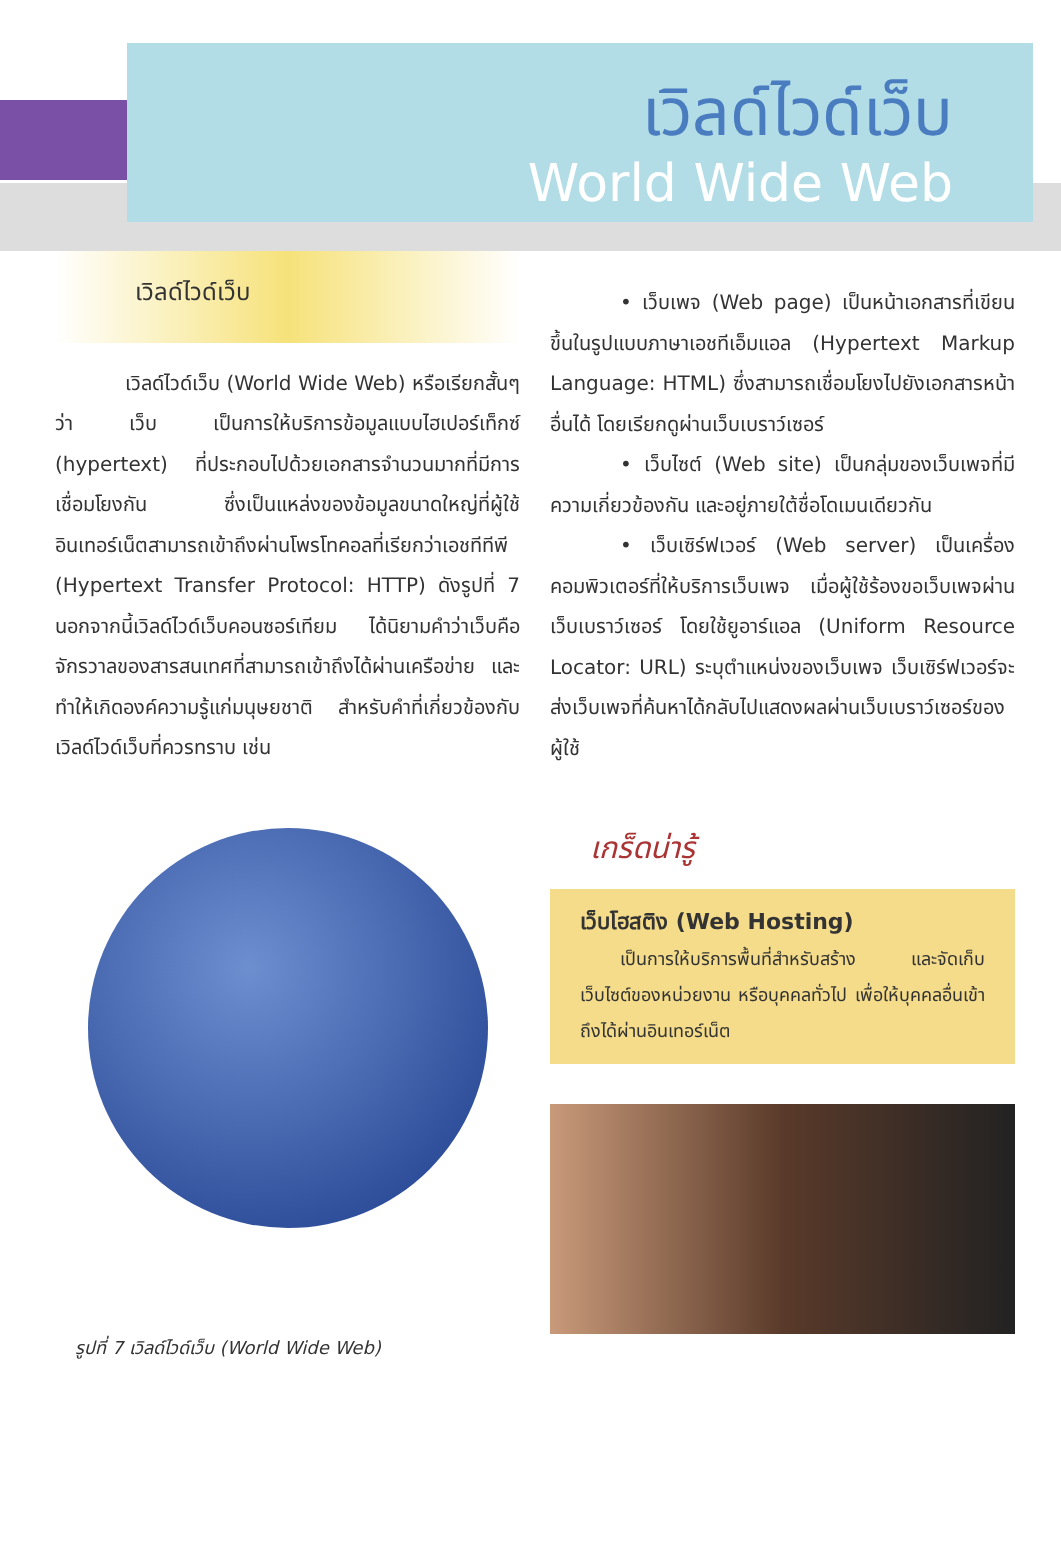เวิลด์ไวด์เว็บ
World Wide Web
เวิลด์ไวด์เว็บ
เวิลด์ไวด์เว็บ (World Wide Web) หรือเรียกสั้นๆ ว่า เว็บ เป็นการให้บริการข้อมูลแบบไฮเปอร์เท็กซ์ (hypertext) ที่ประกอบไปด้วยเอกสารจำนวนมากที่มีการเชื่อมโยงกัน ซึ่งเป็นแหล่งของข้อมูลขนาดใหญ่ที่ผู้ใช้อินเทอร์เน็ตสามารถเข้าถึงผ่านโพรโทคอลที่เรียกว่าเอชทีทีพี (Hypertext Transfer Protocol: HTTP) ดังรูปที่ 7 นอกจากนี้เวิลด์ไวด์เว็บคอนซอร์เทียม ได้นิยามคำว่าเว็บคือ จักรวาลของสารสนเทศที่สามารถเข้าถึงได้ผ่านเครือข่าย และทำให้เกิดองค์ความรู้แก่มนุษยชาติ สำหรับคำที่เกี่ยวข้องกับเวิลด์ไวด์เว็บที่ควรทราบ เช่น
รูปที่ 7 เวิลด์ไวด์เว็บ (World Wide Web)
• เว็บเพจ (Web page) เป็นหน้าเอกสารที่เขียนขึ้นในรูปแบบภาษาเอชทีเอ็มแอล (Hypertext Markup Language: HTML) ซึ่งสามารถเชื่อมโยงไปยังเอกสารหน้าอื่นได้ โดยเรียกดูผ่านเว็บเบราว์เซอร์
• เว็บไซต์ (Web site) เป็นกลุ่มของเว็บเพจที่มีความเกี่ยวข้องกัน และอยู่ภายใต้ชื่อโดเมนเดียวกัน
• เว็บเซิร์ฟเวอร์ (Web server) เป็นเครื่องคอมพิวเตอร์ที่ให้บริการเว็บเพจ เมื่อผู้ใช้ร้องขอเว็บเพจผ่านเว็บเบราว์เซอร์ โดยใช้ยูอาร์แอล (Uniform Resource Locator: URL) ระบุตำแหน่งของเว็บเพจ เว็บเซิร์ฟเวอร์จะส่งเว็บเพจที่ค้นหาได้กลับไปแสดงผลผ่านเว็บเบราว์เซอร์ของผู้ใช้
เกร็ดน่ารู้
เว็บโฮสติง (Web Hosting)
เป็นการให้บริการพื้นที่สำหรับสร้าง และจัดเก็บเว็บไซต์ของหน่วยงาน หรือบุคคลทั่วไป เพื่อให้บุคคลอื่นเข้าถึงได้ผ่านอินเทอร์เน็ต